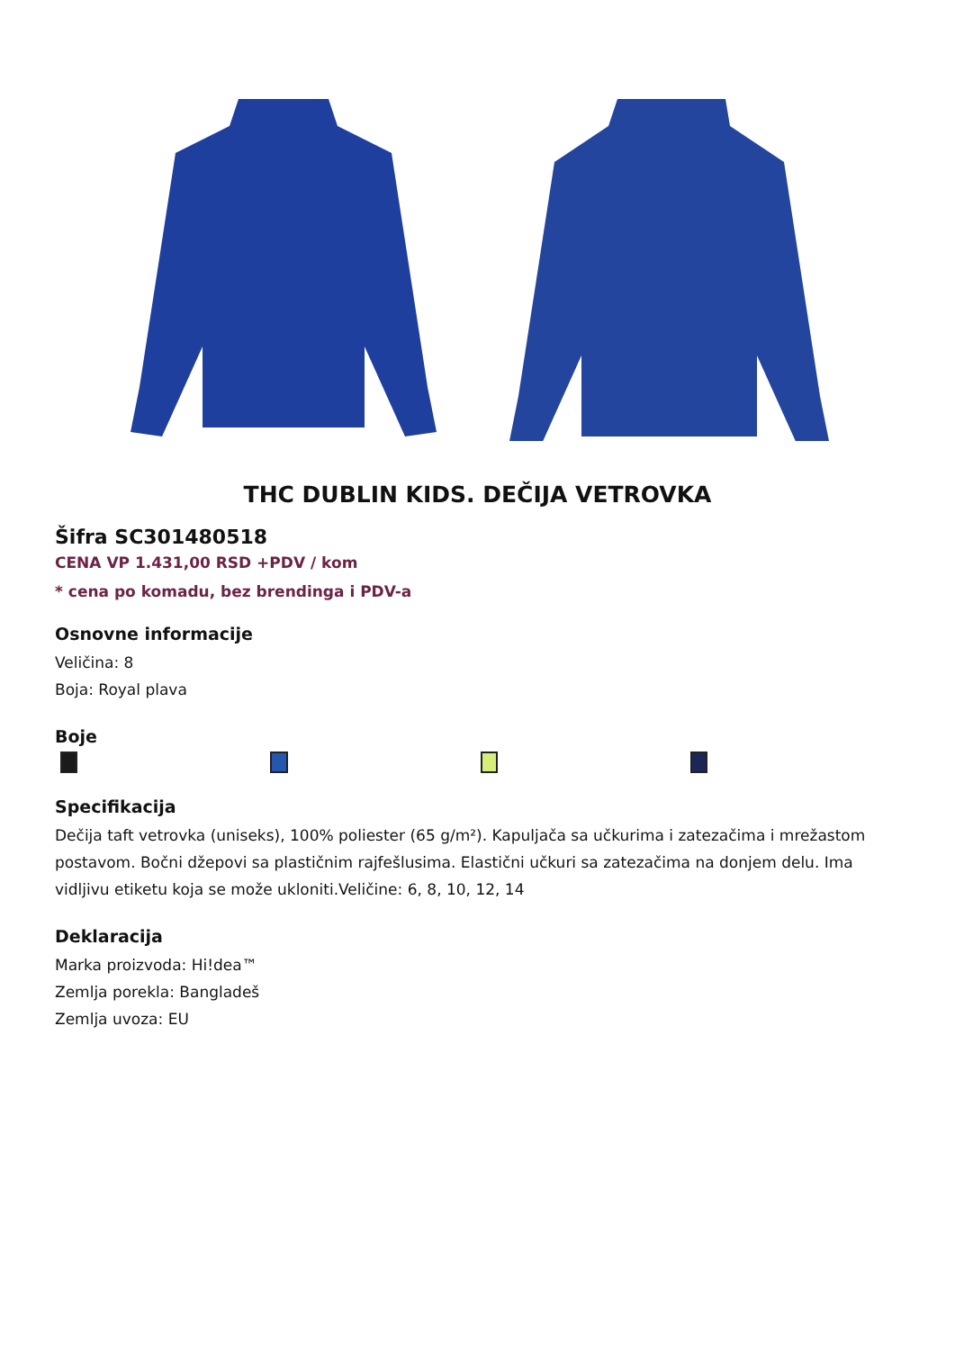THC DUBLIN KIDS. DEČIJA VETROVKA
Šifra SC301480518
CENA VP 1.431,00 RSD +PDV / kom
* cena po komadu, bez brendinga i PDV-a
Osnovne informacije
Veličina: 8
Boja: Royal plava
Boje
Specifikacija
Dečija taft vetrovka (uniseks), 100% poliester (65 g/m²). Kapuljača sa učkurima i zatezačima i mrežastom postavom. Bočni džepovi sa plastičnim rajfešlusima. Elastični učkuri sa zatezačima na donjem delu. Ima vidljivu etiketu koja se može ukloniti.Veličine: 6, 8, 10, 12, 14
Deklaracija
Marka proizvoda: Hi!dea™
Zemlja porekla: Bangladeš
Zemlja uvoza: EU